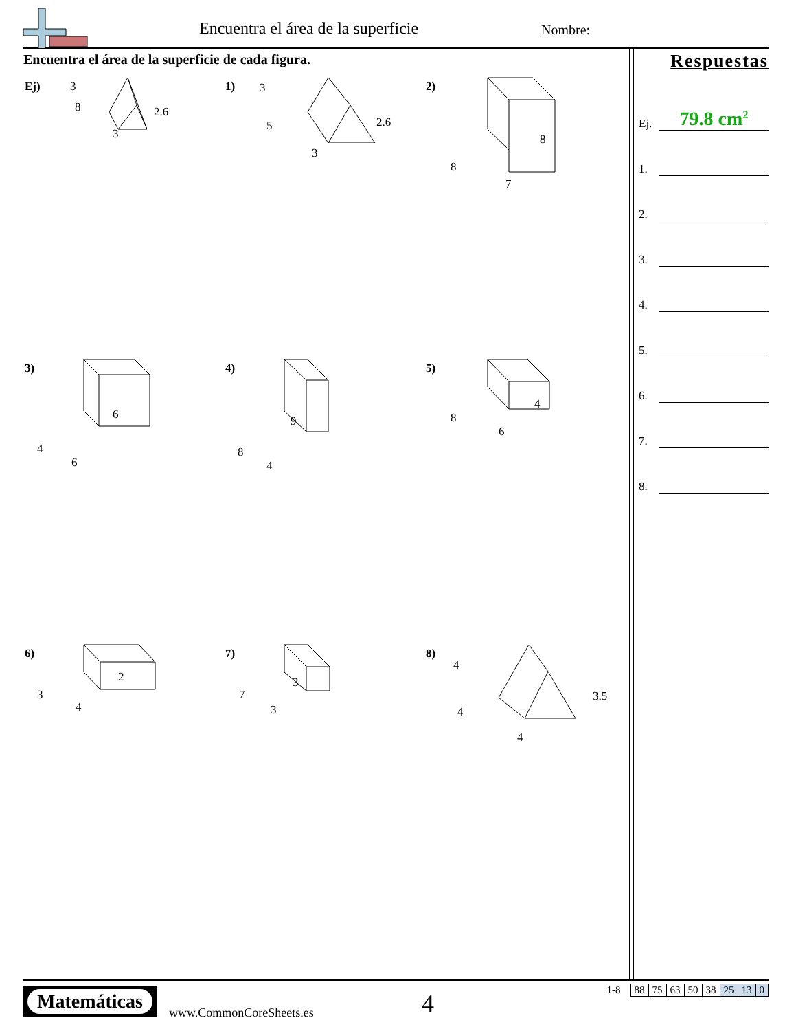Encuentra el área de la superficie
Nombre:
Encuentra el área de la superficie de cada figura.
Ej) 3
8
3
2.6
1) 3
5
3
2.6
2)
8
7
8
3)
6
6
4
4)
9
4
8
5)
4
6
8
6)
2
4
3
7)
3
3
7
8)
4
4
4
3.5
Respuestas
Ej.
79.8 cm<sup>2</sup>
1.
2.
3.
4.
5.
6.
7.
8.
Matemáticas
www.CommonCoreSheets.es 4
| 1-8 | 88 | 75 | 63 | 50 | 38 | 25 | 13 | 0 |